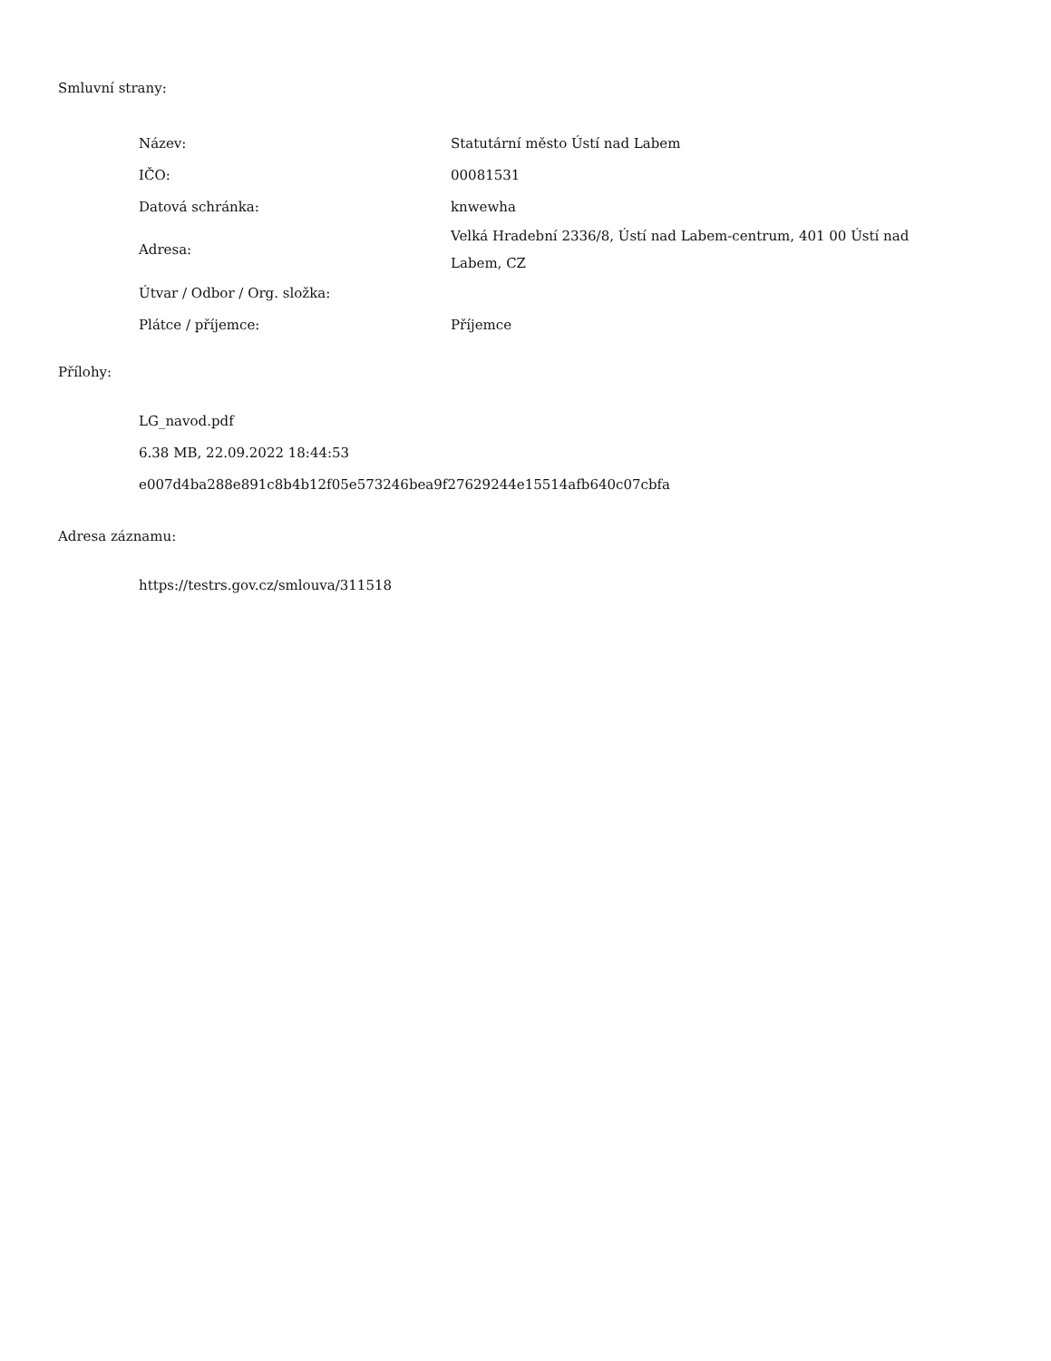Smluvní strany:
| Název: | Statutární město Ústí nad Labem |
| IČO: | 00081531 |
| Datová schránka: | knwewha |
| Adresa: | Velká Hradební 2336/8, Ústí nad Labem-centrum, 401 00 Ústí nad Labem, CZ |
| Útvar / Odbor / Org. složka: | |
| Plátce / příjemce: | Příjemce |
Přílohy:
LG_navod.pdf
6.38 MB, 22.09.2022 18:44:53
e007d4ba288e891c8b4b12f05e573246bea9f27629244e15514afb640c07cbfa
Adresa záznamu:
https://testrs.gov.cz/smlouva/311518